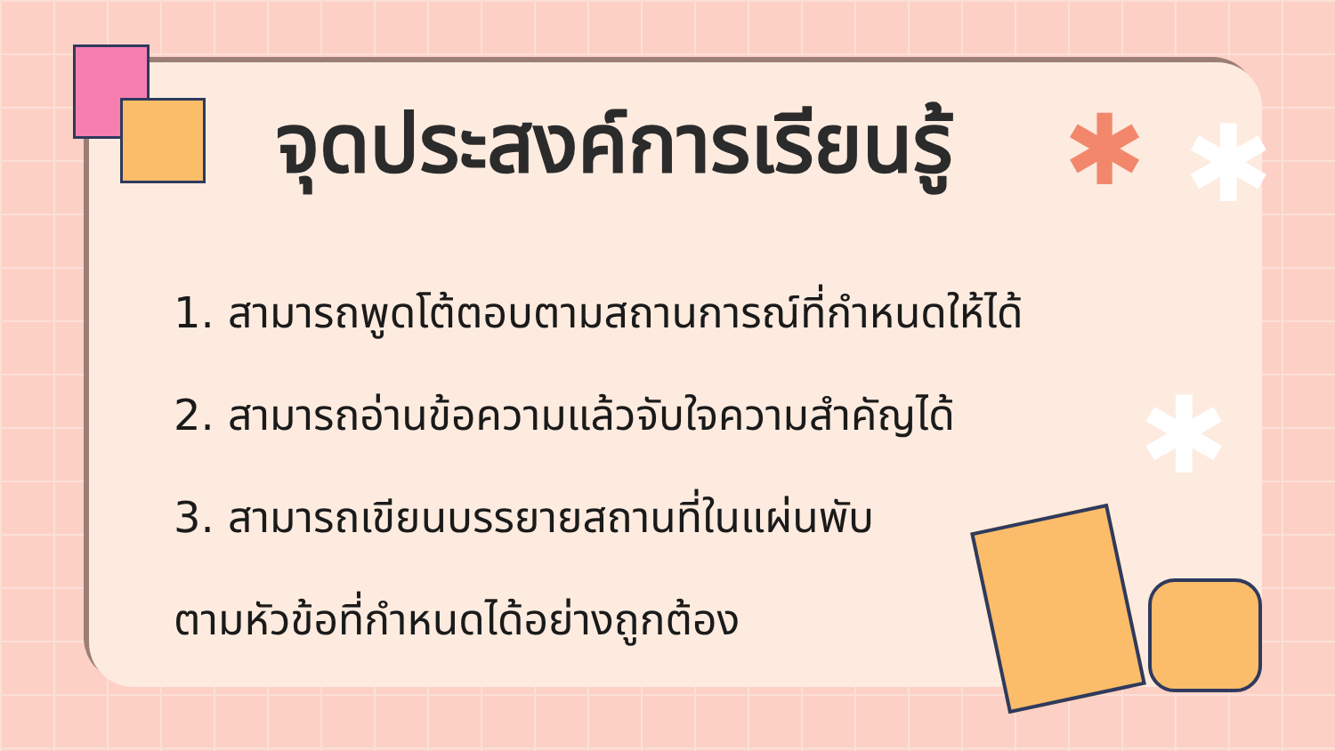✱ ✱
✱
จุดประสงค์การเรียนรู้
1. สามารถพูดโต้ตอบตามสถานการณ์ที่กำหนดให้ได้
2. สามารถอ่านข้อความแล้วจับใจความสำคัญได้
3. สามารถเขียนบรรยายสถานที่ในแผ่นพับ
ตามหัวข้อที่กำหนดได้อย่างถูกต้อง